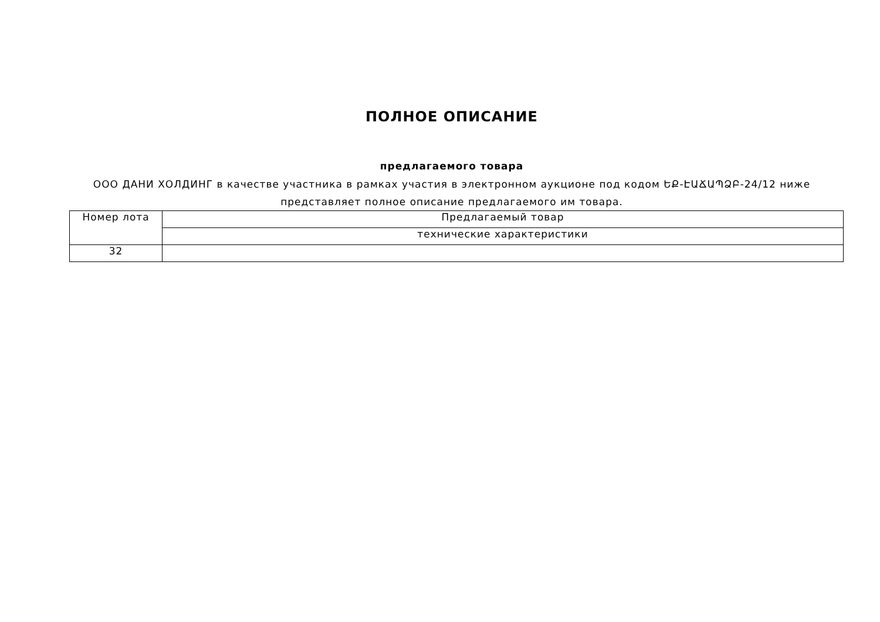ПОЛНОЕ ОПИСАНИЕ
предлагаемого товара
ООО ДАНИ ХОЛДИНГ в качестве участника в рамках участия в электронном аукционе под кодом ԵՔ-ԷԱՃԱՊՁԲ-24/12 ниже представляет полное описание предлагаемого им товара.
| Номер лота | Предлагаемый товар |
| | технические характеристики |
| 32 | |